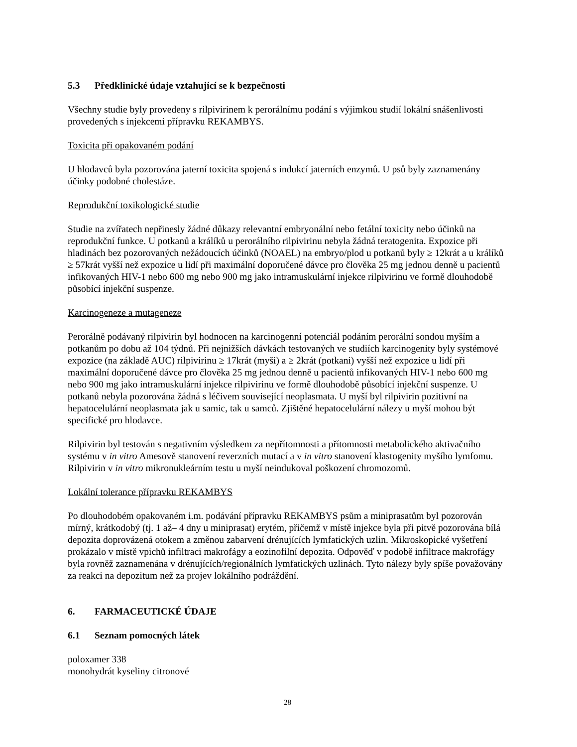5.3 Předklinické údaje vztahující se k bezpečnosti
Všechny studie byly provedeny s rilpivirinem k perorálnímu podání s výjimkou studií lokální snášenlivosti provedených s injekcemi přípravku REKAMBYS.
Toxicita při opakovaném podání
U hlodavců byla pozorována jaterní toxicita spojená s indukcí jaterních enzymů. U psů byly zaznamenány účinky podobné cholestáze.
Reprodukční toxikologické studie
Studie na zvířatech nepřinesly žádné důkazy relevantní embryonální nebo fetální toxicity nebo účinků na reprodukční funkce. U potkanů a králíků u perorálního rilpivirinu nebyla žádná teratogenita. Expozice při hladinách bez pozorovaných nežádoucích účinků (NOAEL) na embryo/plod u potkanů byly ≥ 12krát a u králíků ≥ 57krát vyšší než expozice u lidí při maximální doporučené dávce pro člověka 25 mg jednou denně u pacientů infikovaných HIV-1 nebo 600 mg nebo 900 mg jako intramuskulární injekce rilpivirinu ve formě dlouhodobě působící injekční suspenze.
Karcinogeneze a mutageneze
Perorálně podávaný rilpivirin byl hodnocen na karcinogenní potenciál podáním perorální sondou myším a potkanům po dobu až 104 týdnů. Při nejnižších dávkách testovaných ve studiích karcinogenity byly systémové expozice (na základě AUC) rilpivirinu ≥ 17krát (myši) a ≥ 2krát (potkani) vyšší než expozice u lidí při maximální doporučené dávce pro člověka 25 mg jednou denně u pacientů infikovaných HIV-1 nebo 600 mg nebo 900 mg jako intramuskulární injekce rilpivirinu ve formě dlouhodobě působící injekční suspenze. U potkanů nebyla pozorována žádná s léčivem související neoplasmata. U myší byl rilpivirin pozitivní na hepatocelulární neoplasmata jak u samic, tak u samců. Zjištěné hepatocelulární nálezy u myší mohou být specifické pro hlodavce.
Rilpivirin byl testován s negativním výsledkem za nepřítomnosti a přítomnosti metabolického aktivačního systému v in vitro Amesově stanovení reverzních mutací a v in vitro stanovení klastogenity myšího lymfomu. Rilpivirin v in vitro mikronukleárním testu u myší neindukoval poškození chromozomů.
Lokální tolerance přípravku REKAMBYS
Po dlouhodobém opakovaném i.m. podávání přípravku REKAMBYS psům a miniprasatům byl pozorován mírný, krátkodobý (tj. 1 až– 4 dny u miniprasat) erytém, přičemž v místě injekce byla při pitvě pozorována bílá depozita doprovázená otokem a změnou zabarvení drénujících lymfatických uzlin. Mikroskopické vyšetření prokázalo v místě vpichů infiltraci makrofágy a eozinofilní depozita. Odpověď v podobě infiltrace makrofágy byla rovněž zaznamenána v drénujících/regionálních lymfatických uzlinách. Tyto nálezy byly spíše považovány za reakci na depozitum než za projev lokálního podráždění.
6. FARMACEUTICKÉ ÚDAJE
6.1 Seznam pomocných látek
poloxamer 338
monohydrát kyseliny citronové
28